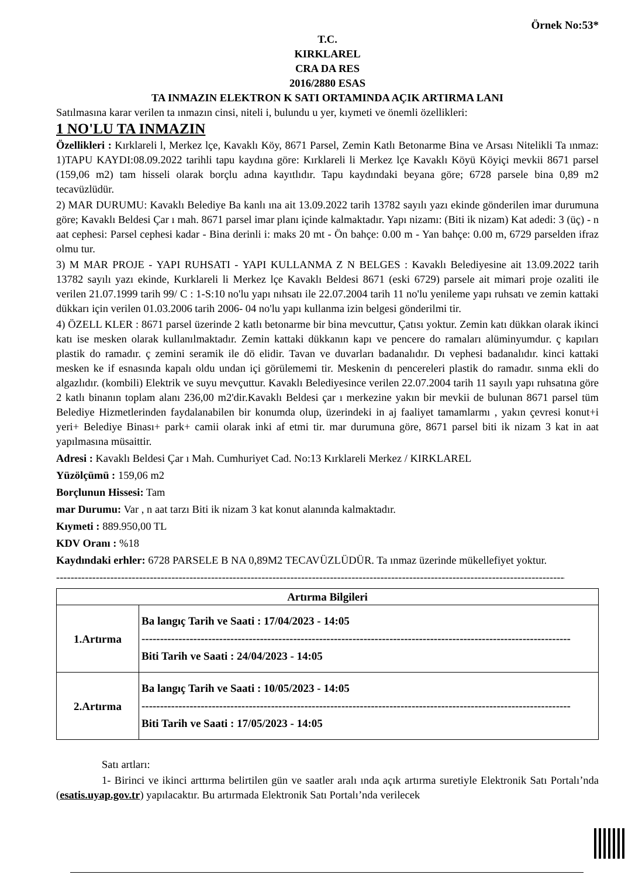Örnek No:53*
T.C.
KIRKLAREL
CRA DA RES
2016/2880 ESAS
TA INMAZIN ELEKTRON K SATI ORTAMINDA AÇIK ARTIRMA LANI
Satılmasına karar verilen ta ınmazın cinsi, niteli i, bulundu u yer, kıymeti ve önemli özellikleri:
1 NO'LU TA INMAZIN
Özellikleri : Kırklareli l, Merkez lçe, Kavaklı Köy, 8671 Parsel, Zemin Katlı Betonarme Bina ve Arsası Nitelikli Ta ınmaz: 1)TAPU KAYDI:08.09.2022 tarihli tapu kaydına göre: Kırklareli li Merkez lçe Kavaklı Köyü Köyiçi mevkii 8671 parsel (159,06 m2) tam hisseli olarak borçlu adına kayıtlıdır. Tapu kaydındaki beyana göre; 6728 parsele bina 0,89 m2 tecavüzlüdür.
2) MAR DURUMU: Kavaklı Belediye Ba kanlı ına ait 13.09.2022 tarih 13782 sayılı yazı ekinde gönderilen imar durumuna göre; Kavaklı Beldesi Çar ı mah. 8671 parsel imar planı içinde kalmaktadır. Yapı nizamı: (Biti ik nizam) Kat adedi: 3 (üç) - n aat cephesi: Parsel cephesi kadar - Bina derinli i: maks 20 mt - Ön bahçe: 0.00 m - Yan bahçe: 0.00 m, 6729 parselden ifraz olmu tur.
3) M MAR PROJE - YAPI RUHSATI - YAPI KULLANMA Z N BELGES : Kavaklı Belediyesine ait 13.09.2022 tarih 13782 sayılı yazı ekinde, Kurklareli li Merkez lçe Kavaklı Beldesi 8671 (eski 6729) parsele ait mimari proje ozaliti ile verilen 21.07.1999 tarih 99/ C : 1-S:10 no'lu yapı nıhsatı ile 22.07.2004 tarih 11 no'lu yenileme yapı ruhsatı ve zemin kattaki dükkarı için verilen 01.03.2006 tarih 2006- 04 no'lu yapı kullanma izin belgesi gönderilmi tir.
4) ÖZELL KLER : 8671 parsel üzerinde 2 katlı betonarme bir bina mevcuttur, Çatısı yoktur. Zemin katı dükkan olarak ikinci katı ise mesken olarak kullanılmaktadır. Zemin kattaki dükkanın kapı ve pencere do ramaları alüminyumdur. ç kapıları plastik do ramadır. ç zemini seramik ile dö elidir. Tavan ve duvarları badanalıdır. Dı vephesi badanalıdır. kinci kattaki mesken ke if esnasında kapalı oldu undan içi görülememi tir. Meskenin dı pencereleri plastik do ramadır. sınma ekli do algazlıdır. (kombili) Elektrik ve suyu mevçuttur. Kavaklı Belediyesince verilen 22.07.2004 tarih 11 sayılı yapı ruhsatına göre 2 katlı binanın toplam alanı 236,00 m2'dir.Kavaklı Beldesi çar ı merkezine yakın bir mevkii de bulunan 8671 parsel tüm Belediye Hizmetlerinden faydalanabilen bir konumda olup, üzerindeki in aj faaliyet tamamlarmı , yakın çevresi konut+i yeri+ Belediye Binası+ park+ camii olarak inki af etmi tir. mar durumuna göre, 8671 parsel biti ik nizam 3 kat in aat yapılmasına müsaittir.
Adresi : Kavaklı Beldesi Çar ı Mah. Cumhuriyet Cad. No:13 Kırklareli Merkez / KIRKLAREL
Yüzölçümü : 159,06 m2
Borçlunun Hissesi: Tam
mar Durumu: Var , n aat tarzı Biti ik nizam 3 kat konut alanında kalmaktadır.
Kıymeti : 889.950,00 TL
KDV Oranı : %18
Kaydındaki erhler: 6728 PARSELE B NA 0,89M2 TECAVÜZLÜDÜR. Ta ınmaz üzerinde mükellefiyet yoktur.
--------------------------------------------------------------------------------------------------------------------------------------------------------------------
| Artırma Bilgileri | |
| --- | --- |
| 1.Artırma | Ba langıç Tarih ve Saati : 17/04/2023 - 14:05 -------------------------------------------------------------------------------------------------------------------- Biti Tarih ve Saati : 24/04/2023 - 14:05 |
| 2.Artırma | Ba langıç Tarih ve Saati : 10/05/2023 - 14:05 -------------------------------------------------------------------------------------------------------------------- Biti Tarih ve Saati : 17/05/2023 - 14:05 |
Satı artları:
1- Birinci ve ikinci arttırma belirtilen gün ve saatler aralı ında açık artırma suretiyle Elektronik Satı Portalı’nda (esatis.uyap.gov.tr) yapılacaktır. Bu artırmada Elektronik Satı Portalı’nda verilecek